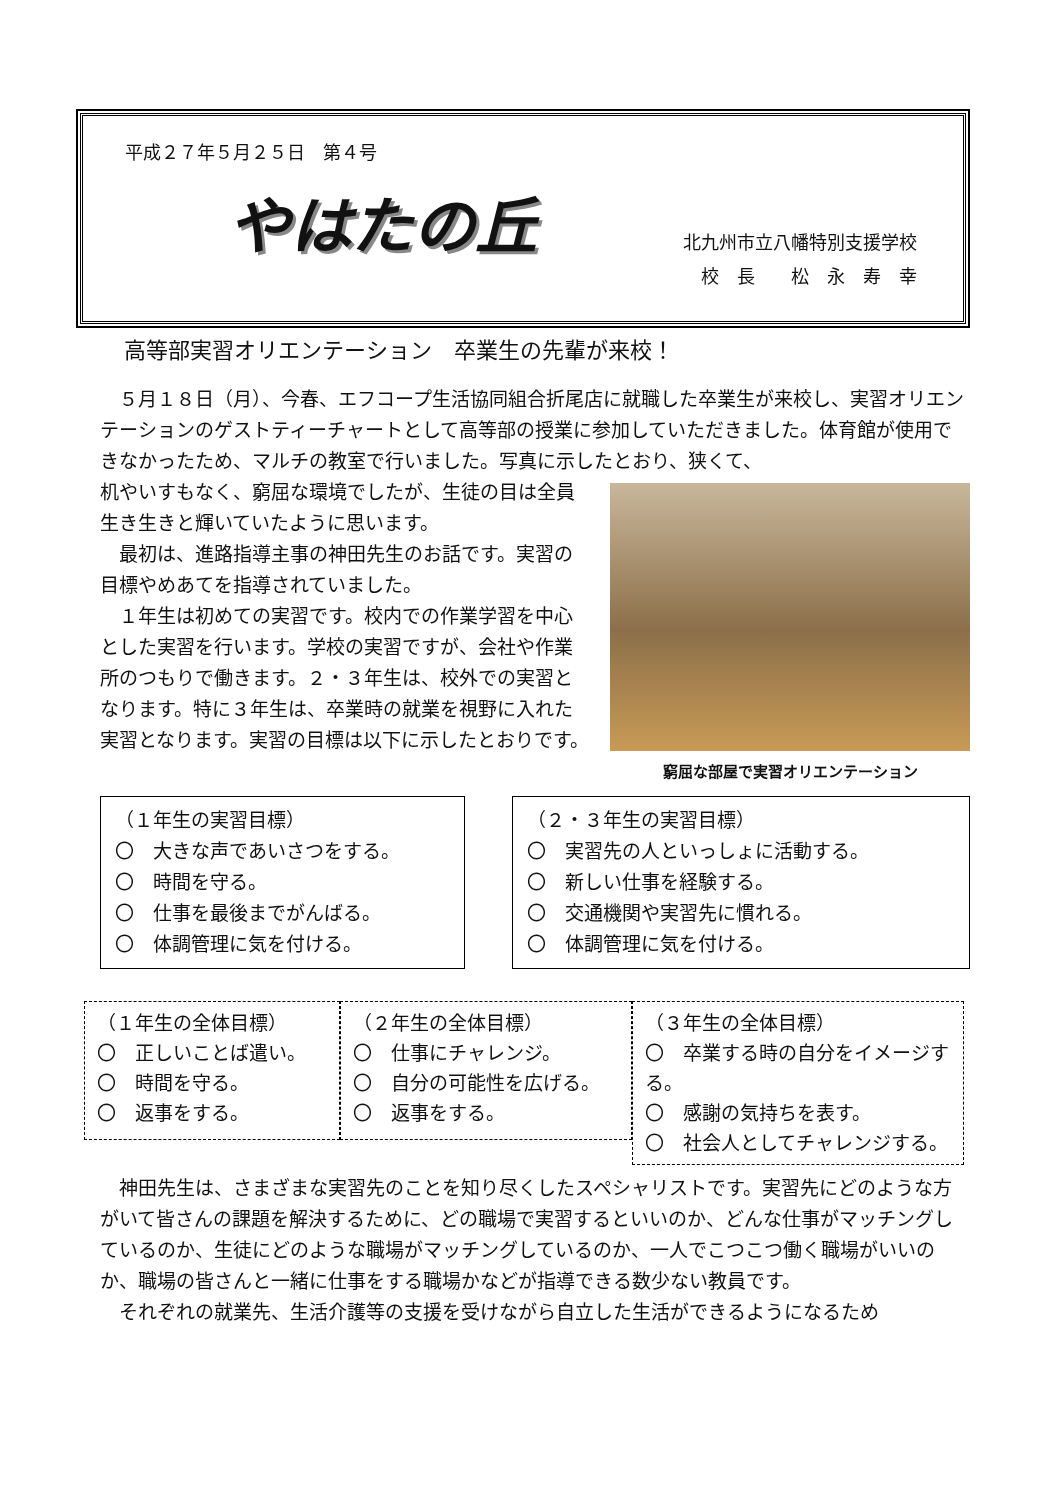平成２７年５月２５日　第４号
やはたの丘
北九州市立八幡特別支援学校
校　長　　松　永　寿　幸
高等部実習オリエンテーション　卒業生の先輩が来校！
　５月１８日（月）、今春、エフコープ生活協同組合折尾店に就職した卒業生が来校し、実習オリエンテーションのゲストティーチャートとして高等部の授業に参加していただきました。体育館が使用できなかったため、マルチの教室で行いました。写真に示したとおり、狭くて、
窮屈な部屋で実習オリエンテーション
机やいすもなく、窮屈な環境でしたが、生徒の目は全員生き生きと輝いていたように思います。
　最初は、進路指導主事の神田先生のお話です。実習の目標やめあてを指導されていました。
　１年生は初めての実習です。校内での作業学習を中心とした実習を行います。学校の実習ですが、会社や作業所のつもりで働きます。２・３年生は、校外での実習となります。特に３年生は、卒業時の就業を視野に入れた実習となります。実習の目標は以下に示したとおりです。
（１年生の実習目標）
〇　大きな声であいさつをする。
〇　時間を守る。
〇　仕事を最後までがんばる。
〇　体調管理に気を付ける。
（２・３年生の実習目標）
〇　実習先の人といっしょに活動する。
〇　新しい仕事を経験する。
〇　交通機関や実習先に慣れる。
〇　体調管理に気を付ける。
（１年生の全体目標）
〇　正しいことば遣い。
〇　時間を守る。
〇　返事をする。
（２年生の全体目標）
〇　仕事にチャレンジ。
〇　自分の可能性を広げる。
〇　返事をする。
（３年生の全体目標）
〇　卒業する時の自分をイメージする。
〇　感謝の気持ちを表す。
〇　社会人としてチャレンジする。
　神田先生は、さまざまな実習先のことを知り尽くしたスペシャリストです。実習先にどのような方がいて皆さんの課題を解決するために、どの職場で実習するといいのか、どんな仕事がマッチングしているのか、生徒にどのような職場がマッチングしているのか、一人でこつこつ働く職場がいいのか、職場の皆さんと一緒に仕事をする職場かなどが指導できる数少ない教員です。
　それぞれの就業先、生活介護等の支援を受けながら自立した生活ができるようになるため